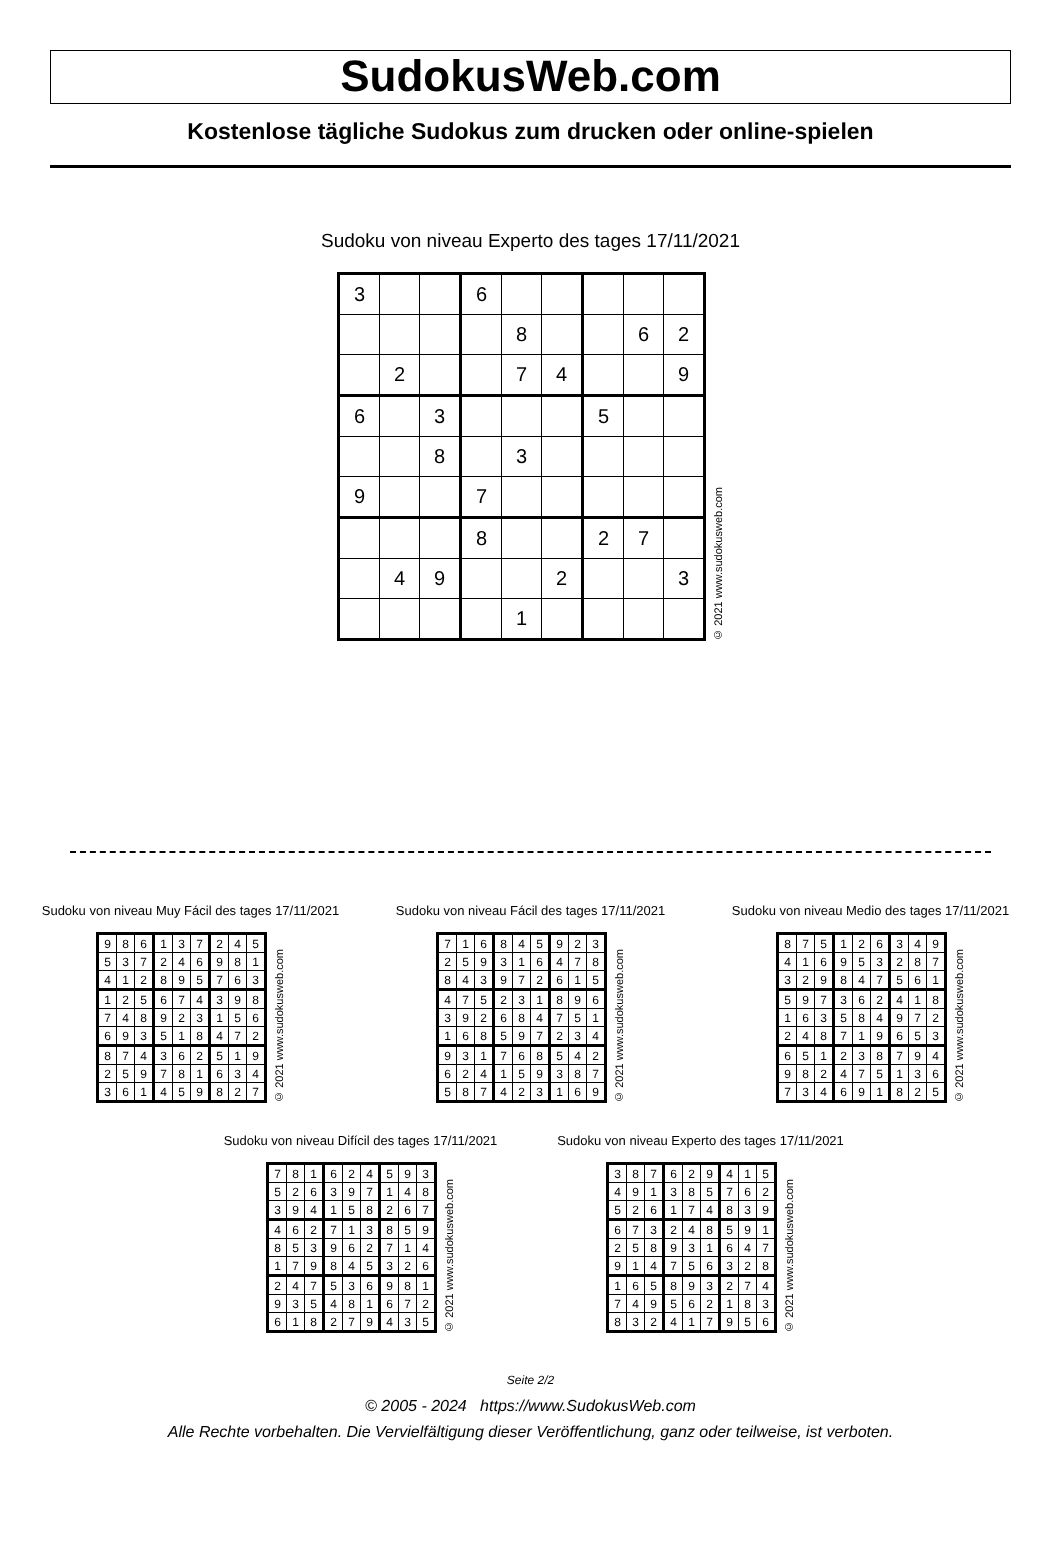SudokusWeb.com
Kostenlose tägliche Sudokus zum drucken oder online-spielen
Sudoku von niveau Experto des tages 17/11/2021
| 3 | | | 6 | | | | | |
| | | | | 8 | | | 6 | 2 |
| | 2 | | | 7 | 4 | | | 9 |
| 6 | | 3 | | | | 5 | | |
| | | 8 | | 3 | | | | |
| 9 | | | 7 | | | | | |
| | | | 8 | | | 2 | 7 | |
| | 4 | 9 | | | 2 | | | 3 |
| | | | | 1 | | | | |
© 2021 www.sudokusweb.com
Sudoku von niveau Muy Fácil des tages 17/11/2021
| 9 | 8 | 6 | 1 | 3 | 7 | 2 | 4 | 5 |
| 5 | 3 | 7 | 2 | 4 | 6 | 9 | 8 | 1 |
| 4 | 1 | 2 | 8 | 9 | 5 | 7 | 6 | 3 |
| 1 | 2 | 5 | 6 | 7 | 4 | 3 | 9 | 8 |
| 7 | 4 | 8 | 9 | 2 | 3 | 1 | 5 | 6 |
| 6 | 9 | 3 | 5 | 1 | 8 | 4 | 7 | 2 |
| 8 | 7 | 4 | 3 | 6 | 2 | 5 | 1 | 9 |
| 2 | 5 | 9 | 7 | 8 | 1 | 6 | 3 | 4 |
| 3 | 6 | 1 | 4 | 5 | 9 | 8 | 2 | 7 |
© 2021 www.sudokusweb.com
Sudoku von niveau Fácil des tages 17/11/2021
| 7 | 1 | 6 | 8 | 4 | 5 | 9 | 2 | 3 |
| 2 | 5 | 9 | 3 | 1 | 6 | 4 | 7 | 8 |
| 8 | 4 | 3 | 9 | 7 | 2 | 6 | 1 | 5 |
| 4 | 7 | 5 | 2 | 3 | 1 | 8 | 9 | 6 |
| 3 | 9 | 2 | 6 | 8 | 4 | 7 | 5 | 1 |
| 1 | 6 | 8 | 5 | 9 | 7 | 2 | 3 | 4 |
| 9 | 3 | 1 | 7 | 6 | 8 | 5 | 4 | 2 |
| 6 | 2 | 4 | 1 | 5 | 9 | 3 | 8 | 7 |
| 5 | 8 | 7 | 4 | 2 | 3 | 1 | 6 | 9 |
© 2021 www.sudokusweb.com
Sudoku von niveau Medio des tages 17/11/2021
| 8 | 7 | 5 | 1 | 2 | 6 | 3 | 4 | 9 |
| 4 | 1 | 6 | 9 | 5 | 3 | 2 | 8 | 7 |
| 3 | 2 | 9 | 8 | 4 | 7 | 5 | 6 | 1 |
| 5 | 9 | 7 | 3 | 6 | 2 | 4 | 1 | 8 |
| 1 | 6 | 3 | 5 | 8 | 4 | 9 | 7 | 2 |
| 2 | 4 | 8 | 7 | 1 | 9 | 6 | 5 | 3 |
| 6 | 5 | 1 | 2 | 3 | 8 | 7 | 9 | 4 |
| 9 | 8 | 2 | 4 | 7 | 5 | 1 | 3 | 6 |
| 7 | 3 | 4 | 6 | 9 | 1 | 8 | 2 | 5 |
© 2021 www.sudokusweb.com
Sudoku von niveau Difícil des tages 17/11/2021
| 7 | 8 | 1 | 6 | 2 | 4 | 5 | 9 | 3 |
| 5 | 2 | 6 | 3 | 9 | 7 | 1 | 4 | 8 |
| 3 | 9 | 4 | 1 | 5 | 8 | 2 | 6 | 7 |
| 4 | 6 | 2 | 7 | 1 | 3 | 8 | 5 | 9 |
| 8 | 5 | 3 | 9 | 6 | 2 | 7 | 1 | 4 |
| 1 | 7 | 9 | 8 | 4 | 5 | 3 | 2 | 6 |
| 2 | 4 | 7 | 5 | 3 | 6 | 9 | 8 | 1 |
| 9 | 3 | 5 | 4 | 8 | 1 | 6 | 7 | 2 |
| 6 | 1 | 8 | 2 | 7 | 9 | 4 | 3 | 5 |
© 2021 www.sudokusweb.com
Sudoku von niveau Experto des tages 17/11/2021
| 3 | 8 | 7 | 6 | 2 | 9 | 4 | 1 | 5 |
| 4 | 9 | 1 | 3 | 8 | 5 | 7 | 6 | 2 |
| 5 | 2 | 6 | 1 | 7 | 4 | 8 | 3 | 9 |
| 6 | 7 | 3 | 2 | 4 | 8 | 5 | 9 | 1 |
| 2 | 5 | 8 | 9 | 3 | 1 | 6 | 4 | 7 |
| 9 | 1 | 4 | 7 | 5 | 6 | 3 | 2 | 8 |
| 1 | 6 | 5 | 8 | 9 | 3 | 2 | 7 | 4 |
| 7 | 4 | 9 | 5 | 6 | 2 | 1 | 8 | 3 |
| 8 | 3 | 2 | 4 | 1 | 7 | 9 | 5 | 6 |
© 2021 www.sudokusweb.com
Seite 2/2
© 2005 - 2024 https://www.SudokusWeb.com
Alle Rechte vorbehalten. Die Vervielfältigung dieser Veröffentlichung, ganz oder teilweise, ist verboten.